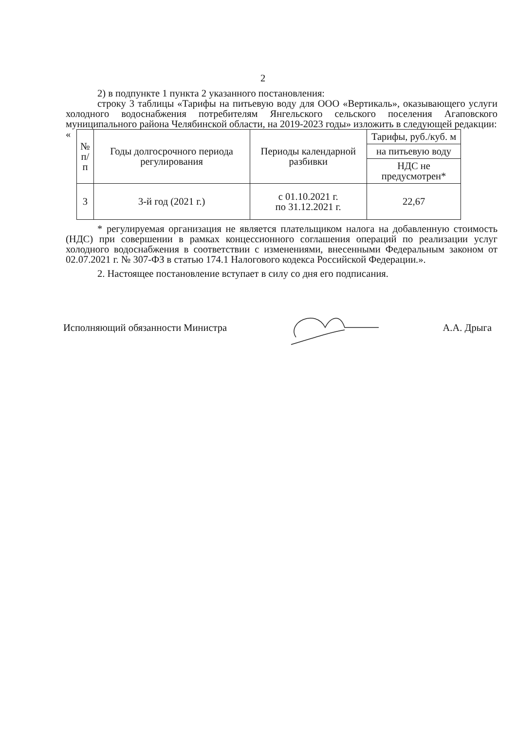2
2) в подпункте 1 пункта 2 указанного постановления:
строку 3 таблицы «Тарифы на питьевую воду для ООО «Вертикаль», оказывающего услуги холодного водоснабжения потребителям Янгельского сельского поселения Агаповского муниципального района Челябинской области, на 2019-2023 годы» изложить в следующей редакции:
«
| № п/п | Годы долгосрочного периода регулирования | Периоды календарной разбивки | Тарифы, руб./куб. м |
| --- | --- | --- | --- |
| | | | на питьевую воду |
| | | | НДС не предусмотрен* |
| 3 | 3-й год (2021 г.) | с 01.10.2021 г. по 31.12.2021 г. | 22,67 |
* регулируемая организация не является плательщиком налога на добавленную стоимость (НДС) при совершении в рамках концессионного соглашения операций по реализации услуг холодного водоснабжения в соответствии с изменениями, внесенными Федеральным законом от 02.07.2021 г. № 307-ФЗ в статью 174.1 Налогового кодекса Российской Федерации.».
2. Настоящее постановление вступает в силу со дня его подписания.
Исполняющий обязанности Министра А.А. Дрыга